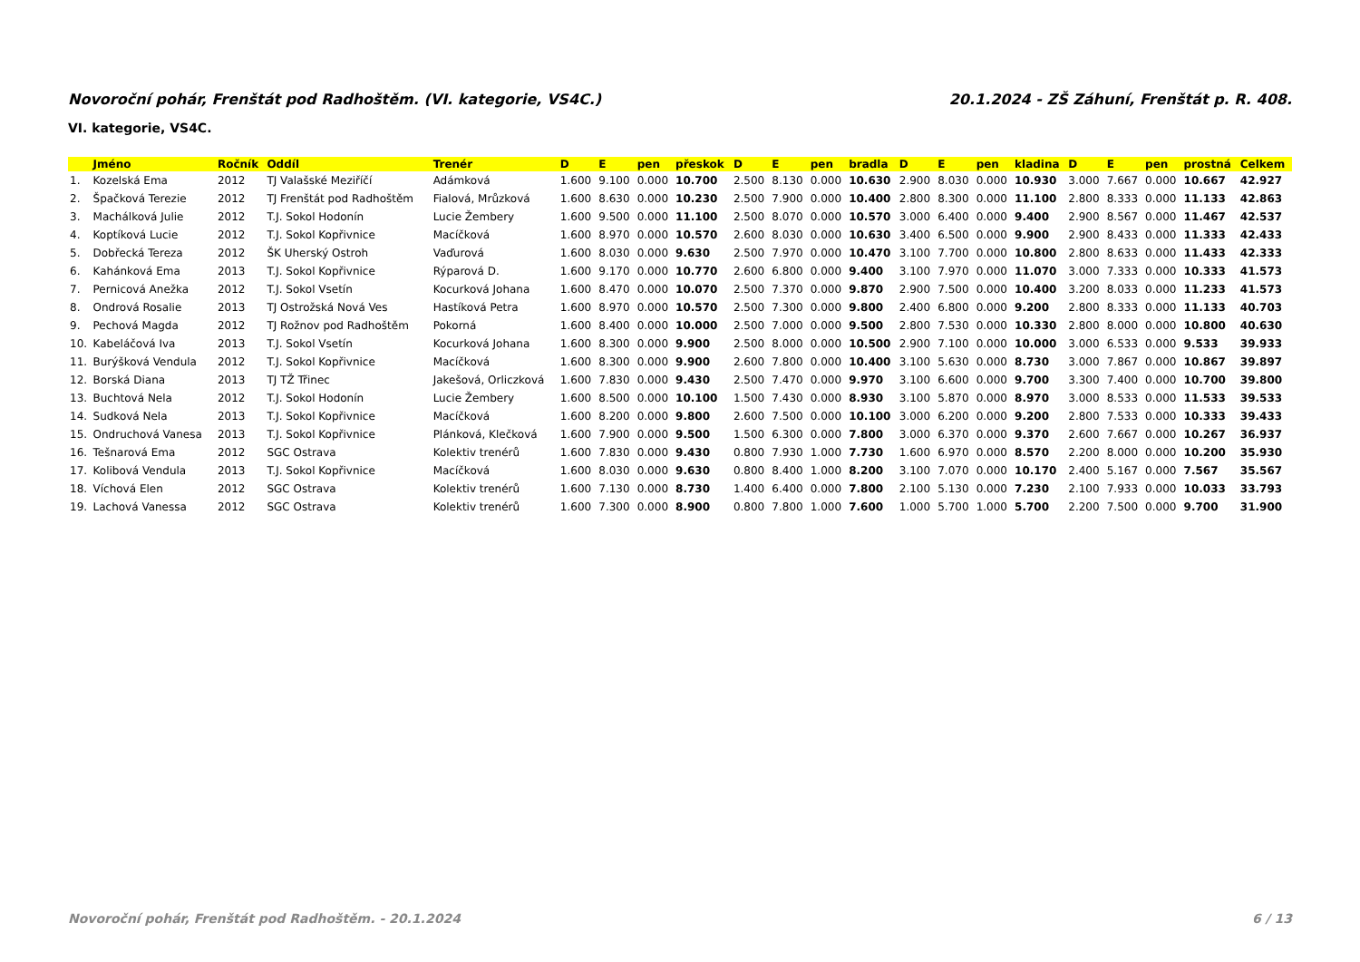Novoroční pohár, Frenštát pod Radhoštěm. (VI. kategorie, VS4C.) 20.1.2024 - ZŠ Záhuní, Frenštát p. R. 408.
VI. kategorie, VS4C.
| | Jméno | Ročník | Oddíl | Trenér | D | E | pen | přeskok | D | E | pen | bradla | D | E | pen | kladina | D | E | pen | prostná | Celkem |
| --- | --- | --- | --- | --- | --- | --- | --- | --- | --- | --- | --- | --- | --- | --- | --- | --- | --- | --- | --- | --- | --- |
| 1. | Kozelská Ema | 2012 | TJ Valašské Meziříčí | Adámková | 1.600 | 9.100 | 0.000 | 10.700 | 2.500 | 8.130 | 0.000 | 10.630 | 2.900 | 8.030 | 0.000 | 10.930 | 3.000 | 7.667 | 0.000 | 10.667 | 42.927 |
| 2. | Špačková Terezie | 2012 | TJ Frenštát pod Radhoštěm | Fialová, Mrůzková | 1.600 | 8.630 | 0.000 | 10.230 | 2.500 | 7.900 | 0.000 | 10.400 | 2.800 | 8.300 | 0.000 | 11.100 | 2.800 | 8.333 | 0.000 | 11.133 | 42.863 |
| 3. | Machálková Julie | 2012 | T.J. Sokol Hodonín | Lucie Žembery | 1.600 | 9.500 | 0.000 | 11.100 | 2.500 | 8.070 | 0.000 | 10.570 | 3.000 | 6.400 | 0.000 | 9.400 | 2.900 | 8.567 | 0.000 | 11.467 | 42.537 |
| 4. | Koptíková Lucie | 2012 | T.J. Sokol Kopřivnice | Macíčková | 1.600 | 8.970 | 0.000 | 10.570 | 2.600 | 8.030 | 0.000 | 10.630 | 3.400 | 6.500 | 0.000 | 9.900 | 2.900 | 8.433 | 0.000 | 11.333 | 42.433 |
| 5. | Dobřecká Tereza | 2012 | ŠK Uherský Ostroh | Vaďurová | 1.600 | 8.030 | 0.000 | 9.630 | 2.500 | 7.970 | 0.000 | 10.470 | 3.100 | 7.700 | 0.000 | 10.800 | 2.800 | 8.633 | 0.000 | 11.433 | 42.333 |
| 6. | Kahánková Ema | 2013 | T.J. Sokol Kopřivnice | Rýparová D. | 1.600 | 9.170 | 0.000 | 10.770 | 2.600 | 6.800 | 0.000 | 9.400 | 3.100 | 7.970 | 0.000 | 11.070 | 3.000 | 7.333 | 0.000 | 10.333 | 41.573 |
| 7. | Pernicová Anežka | 2012 | T.J. Sokol Vsetín | Kocurková Johana | 1.600 | 8.470 | 0.000 | 10.070 | 2.500 | 7.370 | 0.000 | 9.870 | 2.900 | 7.500 | 0.000 | 10.400 | 3.200 | 8.033 | 0.000 | 11.233 | 41.573 |
| 8. | Ondrová Rosalie | 2013 | TJ Ostrožská Nová Ves | Hastíková Petra | 1.600 | 8.970 | 0.000 | 10.570 | 2.500 | 7.300 | 0.000 | 9.800 | 2.400 | 6.800 | 0.000 | 9.200 | 2.800 | 8.333 | 0.000 | 11.133 | 40.703 |
| 9. | Pechová Magda | 2012 | TJ Rožnov pod Radhoštěm | Pokorná | 1.600 | 8.400 | 0.000 | 10.000 | 2.500 | 7.000 | 0.000 | 9.500 | 2.800 | 7.530 | 0.000 | 10.330 | 2.800 | 8.000 | 0.000 | 10.800 | 40.630 |
| 10. | Kabeláčová Iva | 2013 | T.J. Sokol Vsetín | Kocurková Johana | 1.600 | 8.300 | 0.000 | 9.900 | 2.500 | 8.000 | 0.000 | 10.500 | 2.900 | 7.100 | 0.000 | 10.000 | 3.000 | 6.533 | 0.000 | 9.533 | 39.933 |
| 11. | Burýšková Vendula | 2012 | T.J. Sokol Kopřivnice | Macíčková | 1.600 | 8.300 | 0.000 | 9.900 | 2.600 | 7.800 | 0.000 | 10.400 | 3.100 | 5.630 | 0.000 | 8.730 | 3.000 | 7.867 | 0.000 | 10.867 | 39.897 |
| 12. | Borská Diana | 2013 | TJ TŽ Třinec | Jakešová, Orliczková | 1.600 | 7.830 | 0.000 | 9.430 | 2.500 | 7.470 | 0.000 | 9.970 | 3.100 | 6.600 | 0.000 | 9.700 | 3.300 | 7.400 | 0.000 | 10.700 | 39.800 |
| 13. | Buchtová Nela | 2012 | T.J. Sokol Hodonín | Lucie Žembery | 1.600 | 8.500 | 0.000 | 10.100 | 1.500 | 7.430 | 0.000 | 8.930 | 3.100 | 5.870 | 0.000 | 8.970 | 3.000 | 8.533 | 0.000 | 11.533 | 39.533 |
| 14. | Sudková Nela | 2013 | T.J. Sokol Kopřivnice | Macíčková | 1.600 | 8.200 | 0.000 | 9.800 | 2.600 | 7.500 | 0.000 | 10.100 | 3.000 | 6.200 | 0.000 | 9.200 | 2.800 | 7.533 | 0.000 | 10.333 | 39.433 |
| 15. | Ondruchová Vanesa | 2013 | T.J. Sokol Kopřivnice | Plánková, Klečková | 1.600 | 7.900 | 0.000 | 9.500 | 1.500 | 6.300 | 0.000 | 7.800 | 3.000 | 6.370 | 0.000 | 9.370 | 2.600 | 7.667 | 0.000 | 10.267 | 36.937 |
| 16. | Tešnarová Ema | 2012 | SGC Ostrava | Kolektiv trenérů | 1.600 | 7.830 | 0.000 | 9.430 | 0.800 | 7.930 | 1.000 | 7.730 | 1.600 | 6.970 | 0.000 | 8.570 | 2.200 | 8.000 | 0.000 | 10.200 | 35.930 |
| 17. | Kolibová Vendula | 2013 | T.J. Sokol Kopřivnice | Macíčková | 1.600 | 8.030 | 0.000 | 9.630 | 0.800 | 8.400 | 1.000 | 8.200 | 3.100 | 7.070 | 0.000 | 10.170 | 2.400 | 5.167 | 0.000 | 7.567 | 35.567 |
| 18. | Víchová Elen | 2012 | SGC Ostrava | Kolektiv trenérů | 1.600 | 7.130 | 0.000 | 8.730 | 1.400 | 6.400 | 0.000 | 7.800 | 2.100 | 5.130 | 0.000 | 7.230 | 2.100 | 7.933 | 0.000 | 10.033 | 33.793 |
| 19. | Lachová Vanessa | 2012 | SGC Ostrava | Kolektiv trenérů | 1.600 | 7.300 | 0.000 | 8.900 | 0.800 | 7.800 | 1.000 | 7.600 | 1.000 | 5.700 | 1.000 | 5.700 | 2.200 | 7.500 | 0.000 | 9.700 | 31.900 |
Novoroční pohár, Frenštát pod Radhoštěm. - 20.1.2024 6 / 13